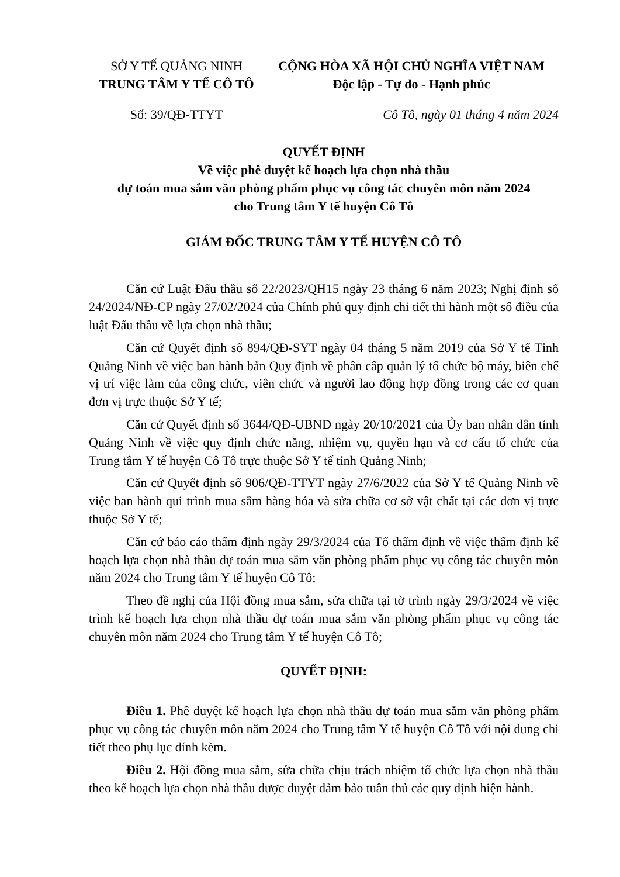SỞ Y TẾ QUẢNG NINH
TRUNG TÂM Y TẾ CÔ TÔ
Số: 39/QĐ-TTYT
CỘNG HÒA XÃ HỘI CHỦ NGHĨA VIỆT NAM
Độc lập - Tự do - Hạnh phúc
Cô Tô, ngày 01 tháng 4 năm 2024
QUYẾT ĐỊNH
Về việc phê duyệt kế hoạch lựa chọn nhà thầu
dự toán mua sắm văn phòng phẩm phục vụ công tác chuyên môn năm 2024
cho Trung tâm Y tế huyện Cô Tô
GIÁM ĐỐC TRUNG TÂM Y TẾ HUYỆN CÔ TÔ
Căn cứ Luật Đấu thầu số 22/2023/QH15 ngày 23 tháng 6 năm 2023; Nghị định số 24/2024/NĐ-CP ngày 27/02/2024 của Chính phủ quy định chi tiết thi hành một số điều của luật Đấu thầu về lựa chọn nhà thầu;
Căn cứ Quyết định số 894/QĐ-SYT ngày 04 tháng 5 năm 2019 của Sở Y tế Tỉnh Quảng Ninh về việc ban hành bản Quy định về phân cấp quản lý tổ chức bộ máy, biên chế vị trí việc làm của công chức, viên chức và người lao động hợp đồng trong các cơ quan đơn vị trực thuộc Sở Y tế;
Căn cứ Quyết định số 3644/QĐ-UBND ngày 20/10/2021 của Ủy ban nhân dân tỉnh Quảng Ninh về việc quy định chức năng, nhiệm vụ, quyền hạn và cơ cấu tổ chức của Trung tâm Y tế huyện Cô Tô trực thuộc Sở Y tế tỉnh Quảng Ninh;
Căn cứ Quyết định số 906/QĐ-TTYT ngày 27/6/2022 của Sở Y tế Quảng Ninh về việc ban hành qui trình mua sắm hàng hóa và sửa chữa cơ sở vật chất tại các đơn vị trực thuộc Sở Y tế;
Căn cứ báo cáo thẩm định ngày 29/3/2024 của Tổ thẩm định về việc thẩm định kế hoạch lựa chọn nhà thầu dự toán mua sắm văn phòng phẩm phục vụ công tác chuyên môn năm 2024 cho Trung tâm Y tế huyện Cô Tô;
Theo đề nghị của Hội đồng mua sắm, sửa chữa tại tờ trình ngày 29/3/2024 về việc trình kế hoạch lựa chọn nhà thầu dự toán mua sắm văn phòng phẩm phục vụ công tác chuyên môn năm 2024 cho Trung tâm Y tế huyện Cô Tô;
QUYẾT ĐỊNH:
Điều 1. Phê duyệt kế hoạch lựa chọn nhà thầu dự toán mua sắm văn phòng phẩm phục vụ công tác chuyên môn năm 2024 cho Trung tâm Y tế huyện Cô Tô với nội dung chi tiết theo phụ lục đính kèm.
Điều 2. Hội đồng mua sắm, sửa chữa chịu trách nhiệm tổ chức lựa chọn nhà thầu theo kế hoạch lựa chọn nhà thầu được duyệt đảm bảo tuân thủ các quy định hiện hành.